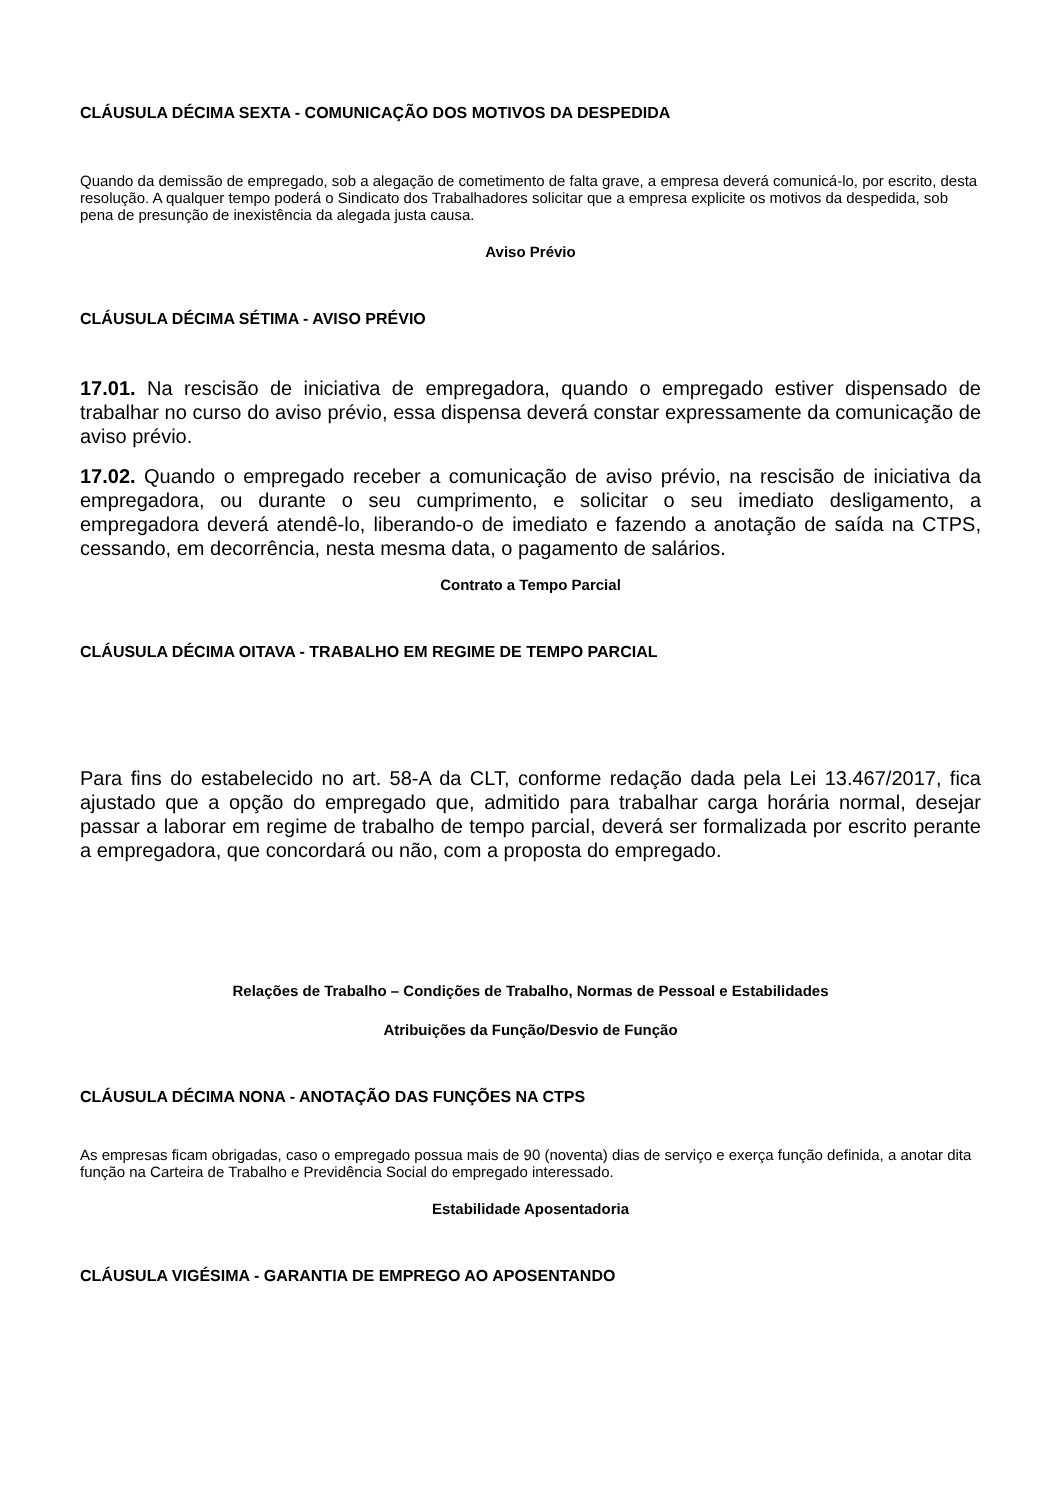CLÁUSULA DÉCIMA SEXTA - COMUNICAÇÃO DOS MOTIVOS DA DESPEDIDA
Quando da demissão de empregado, sob a alegação de cometimento de falta grave, a empresa deverá comunicá-lo, por escrito, desta resolução. A qualquer tempo poderá o Sindicato dos Trabalhadores solicitar que a empresa explicite os motivos da despedida, sob pena de presunção de inexistência da alegada justa causa.
Aviso Prévio
CLÁUSULA DÉCIMA SÉTIMA - AVISO PRÉVIO
17.01. Na rescisão de iniciativa de empregadora, quando o empregado estiver dispensado de trabalhar no curso do aviso prévio, essa dispensa deverá constar expressamente da comunicação de aviso prévio.
17.02. Quando o empregado receber a comunicação de aviso prévio, na rescisão de iniciativa da empregadora, ou durante o seu cumprimento, e solicitar o seu imediato desligamento, a empregadora deverá atendê-lo, liberando-o de imediato e fazendo a anotação de saída na CTPS, cessando, em decorrência, nesta mesma data, o pagamento de salários.
Contrato a Tempo Parcial
CLÁUSULA DÉCIMA OITAVA - TRABALHO EM REGIME DE TEMPO PARCIAL
Para fins do estabelecido no art. 58-A da CLT, conforme redação dada pela Lei 13.467/2017, fica ajustado que a opção do empregado que, admitido para trabalhar carga horária normal, desejar passar a laborar em regime de trabalho de tempo parcial, deverá ser formalizada por escrito perante a empregadora, que concordará ou não, com a proposta do empregado.
Relações de Trabalho – Condições de Trabalho, Normas de Pessoal e Estabilidades
Atribuições da Função/Desvio de Função
CLÁUSULA DÉCIMA NONA - ANOTAÇÃO DAS FUNÇÕES NA CTPS
As empresas ficam obrigadas, caso o empregado possua mais de 90 (noventa) dias de serviço e exerça função definida, a anotar dita função na Carteira de Trabalho e Previdência Social do empregado interessado.
Estabilidade Aposentadoria
CLÁUSULA VIGÉSIMA - GARANTIA DE EMPREGO AO APOSENTANDO